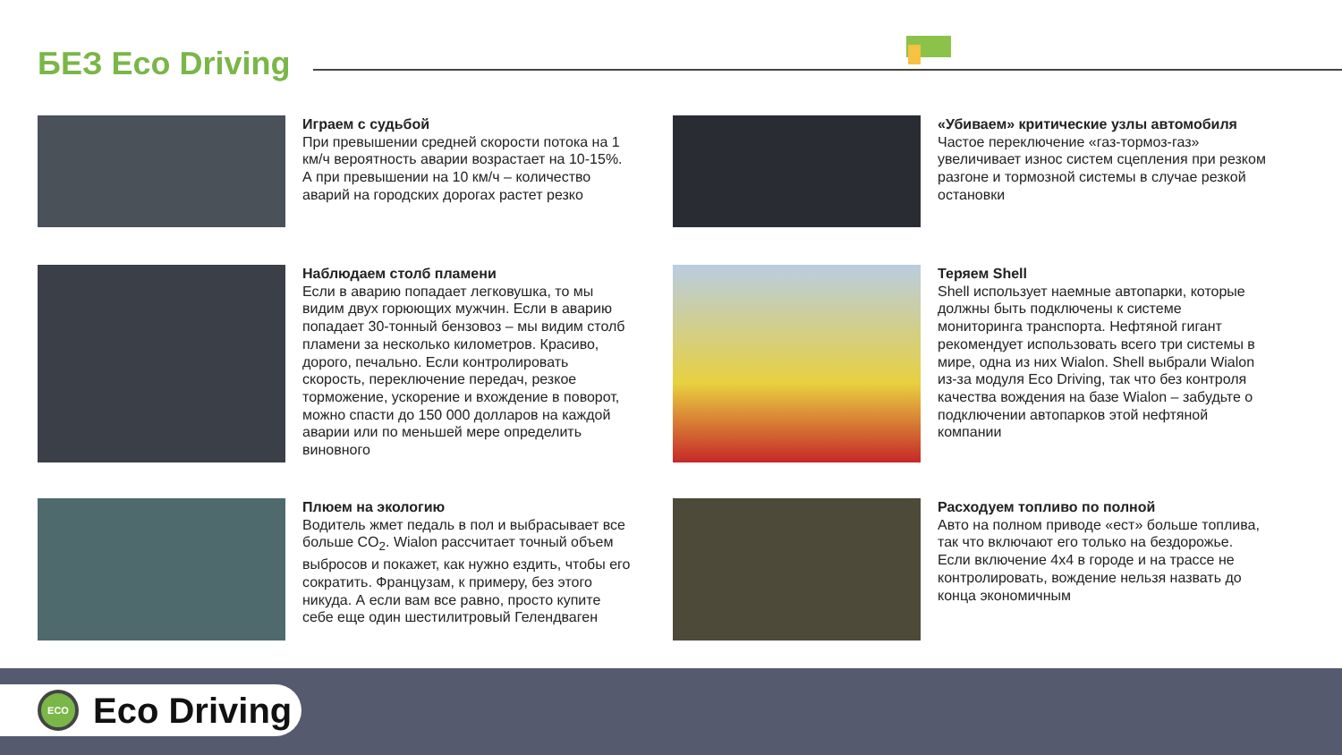БЕЗ Eco Driving
Играем с судьбой
При превышении средней скорости потока на 1 км/ч вероятность аварии возрастает на 10-15%. А при превышении на 10 км/ч – количество аварий на городских дорогах растет резко
«Убиваем» критические узлы автомобиля
Частое переключение «газ-тормоз-газ» увеличивает износ систем сцепления при резком разгоне и тормозной системы в случае резкой остановки
Наблюдаем столб пламени
Если в аварию попадает легковушка, то мы видим двух горюющих мужчин. Если в аварию попадает 30-тонный бензовоз – мы видим столб пламени за несколько километров. Красиво, дорого, печально. Если контролировать скорость, переключение передач, резкое торможение, ускорение и вхождение в поворот, можно спасти до 150 000 долларов на каждой аварии или по меньшей мере определить виновного
Теряем Shell
Shell использует наемные автопарки, которые должны быть подключены к системе мониторинга транспорта. Нефтяной гигант рекомендует использовать всего три системы в мире, одна из них Wialon. Shell выбрали Wialon из-за модуля Eco Driving, так что без контроля качества вождения на базе Wialon – забудьте о подключении автопарков этой нефтяной компании
Плюем на экологию
Водитель жмет педаль в пол и выбрасывает все больше CO<sub>2</sub>. Wialon рассчитает точный объем выбросов и покажет, как нужно ездить, чтобы его сократить. Французам, к примеру, без этого никуда. А если вам все равно, просто купите себе еще один шестилитровый Гелендваген
Расходуем топливо по полной
Авто на полном приводе «ест» больше топлива, так что включают его только на бездорожье. Если включение 4x4 в городе и на трассе не контролировать, вождение нельзя назвать до конца экономичным
ECO
Eco Driving